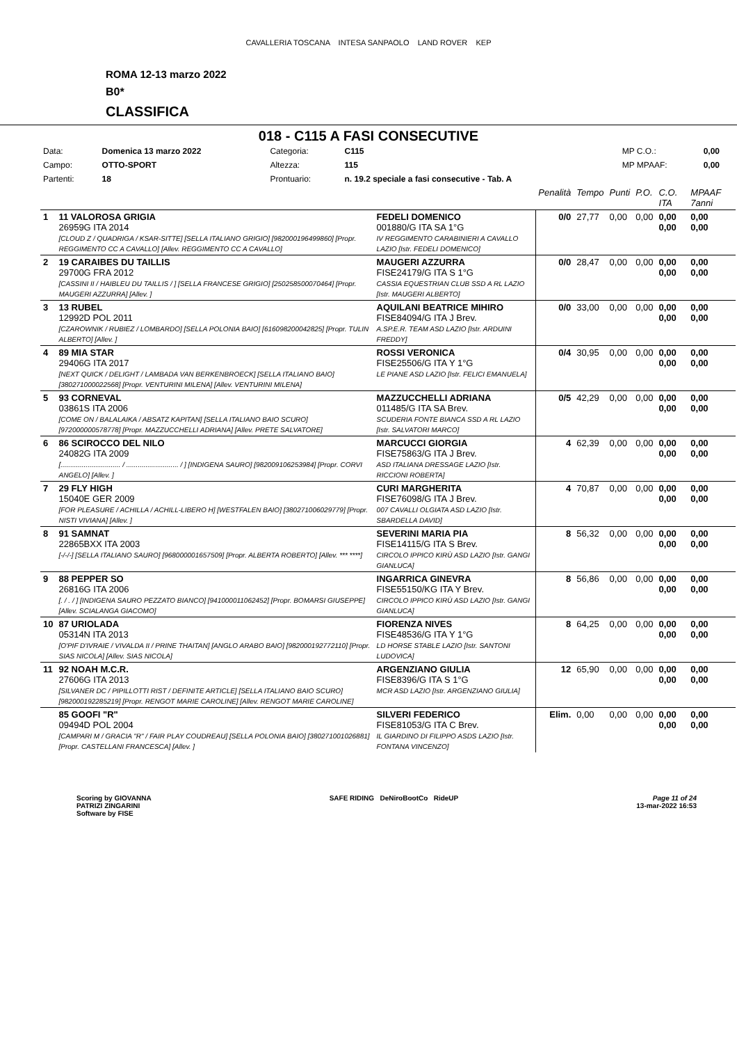CAVALLERIA TOSCANA INTESA SANPAOLO LAND ROVER KEP
ROMA 12-13 marzo 2022
B0*
CLASSIFICA
018 - C115 A FASI CONSECUTIVE
| Data: | Domenica 13 marzo 2022 | Categoria: | C115 | MP C.O.: | 0,00 |
| Campo: | OTTO-SPORT | Altezza: | 115 | MP MPAAF: | 0,00 |
| Partenti: | 18 | Prontuario: | n. 19.2 speciale a fasi consecutive - Tab. A | | |
| | | | Penalità | Tempo | Punti | P.O. | C.O. ITA | MPAAF 7anni |
| 1 | 11 VALOROSA GRIGIA 26959G ITA 2014 [CLOUD Z / QUADRIGA / KSAR-SITTE] [SELLA ITALIANO GRIGIO] [982000196499860] [Propr. REGGIMENTO CC A CAVALLO] [Allev. REGGIMENTO CC A CAVALLO] | FEDELI DOMENICO 001880/G ITA SA 1°G IV REGGIMENTO CARABINIERI A CAVALLO LAZIO [Istr. FEDELI DOMENICO] | 0/0 | 27,77 | 0,00 | 0,00 | 0,00 0,00 | 0,00 0,00 |
| 2 | 19 CARAIBES DU TAILLIS 29700G FRA 2012 [CASSINI II / HAIBLEU DU TAILLIS / ] [SELLA FRANCESE GRIGIO] [250258500070464] [Propr. MAUGERI AZZURRA] [Allev. ] | MAUGERI AZZURRA FISE24179/G ITA S 1°G CASSIA EQUESTRIAN CLUB SSD A RL LAZIO [Istr. MAUGERI ALBERTO] | 0/0 | 28,47 | 0,00 | 0,00 | 0,00 0,00 | 0,00 0,00 |
| 3 | 13 RUBEL 12992D POL 2011 [CZAROWNIK / RUBIEZ / LOMBARDO] [SELLA POLONIA BAIO] [616098200042825] [Propr. TULIN ALBERTO] [Allev. ] | AQUILANI BEATRICE MIHIRO FISE84094/G ITA J Brev. A.SP.E.R. TEAM ASD LAZIO [Istr. ARDUINI FREDDY] | 0/0 | 33,00 | 0,00 | 0,00 | 0,00 0,00 | 0,00 0,00 |
| 4 | 89 MIA STAR 29406G ITA 2017 [NEXT QUICK / DELIGHT / LAMBADA VAN BERKENBROECK] [SELLA ITALIANO BAIO] [380271000022568] [Propr. VENTURINI MILENA] [Allev. VENTURINI MILENA] | ROSSI VERONICA FISE25506/G ITA Y 1°G LE PIANE ASD LAZIO [Istr. FELICI EMANUELA] | 0/4 | 30,95 | 0,00 | 0,00 | 0,00 0,00 | 0,00 0,00 |
| 5 | 93 CORNEVAL 03861S ITA 2006 [COME ON / BALALAIKA / ABSATZ KAPITAN] [SELLA ITALIANO BAIO SCURO] [972000000578778] [Propr. MAZZUCCHELLI ADRIANA] [Allev. PRETE SALVATORE] | MAZZUCCHELLI ADRIANA 011485/G ITA SA Brev. SCUDERIA FONTE BIANCA SSD A RL LAZIO [Istr. SALVATORI MARCO] | 0/5 | 42,29 | 0,00 | 0,00 | 0,00 0,00 | 0,00 0,00 |
| 6 | 86 SCIROCCO DEL NILO 24082G ITA 2009 [............................... / ........................... / ] [INDIGENA SAURO] [982009106253984] [Propr. CORVI ANGELO] [Allev. ] | MARCUCCI GIORGIA FISE75863/G ITA J Brev. ASD ITALIANA DRESSAGE LAZIO [Istr. RICCIONI ROBERTA] | 4 | 62,39 | 0,00 | 0,00 | 0,00 0,00 | 0,00 0,00 |
| 7 | 29 FLY HIGH 15040E GER 2009 [FOR PLEASURE / ACHILLA / ACHILL-LIBERO H] [WESTFALEN BAIO] [380271006029779] [Propr. NISTI VIVIANA] [Allev. ] | CURI MARGHERITA FISE76098/G ITA J Brev. 007 CAVALLI OLGIATA ASD LAZIO [Istr. SBARDELLA DAVID] | 4 | 70,87 | 0,00 | 0,00 | 0,00 0,00 | 0,00 0,00 |
| 8 | 91 SAMNAT 22865BXX ITA 2003 [-/-/-] [SELLA ITALIANO SAURO] [968000001657509] [Propr. ALBERTA ROBERTO] [Allev. *** ****] | SEVERINI MARIA PIA FISE14115/G ITA S Brev. CIRCOLO IPPICO KIRÙ ASD LAZIO [Istr. GANGI GIANLUCA] | 8 | 56,32 | 0,00 | 0,00 | 0,00 0,00 | 0,00 0,00 |
| 9 | 88 PEPPER SO 26816G ITA 2006 [. / . / ] [INDIGENA SAURO PEZZATO BIANCO] [941000011062452] [Propr. BOMARSI GIUSEPPE] [Allev. SCIALANGA GIACOMO] | INGARRICA GINEVRA FISE55150/KG ITA Y Brev. CIRCOLO IPPICO KIRÙ ASD LAZIO [Istr. GANGI GIANLUCA] | 8 | 56,86 | 0,00 | 0,00 | 0,00 0,00 | 0,00 0,00 |
| 10 | 87 URIOLADA 05314N ITA 2013 [O'PIF D'IVRAIE / VIVALDA II / PRINE THAITAN] [ANGLO ARABO BAIO] [982000192772110] [Propr. SIAS NICOLA] [Allev. SIAS NICOLA] | FIORENZA NIVES FISE48536/G ITA Y 1°G LD HORSE STABLE LAZIO [Istr. SANTONI LUDOVICA] | 8 | 64,25 | 0,00 | 0,00 | 0,00 0,00 | 0,00 0,00 |
| 11 | 92 NOAH M.C.R. 27606G ITA 2013 [SILVANER DC / PIPILLOTTI RIST / DEFINITE ARTICLE] [SELLA ITALIANO BAIO SCURO] [982000192285219] [Propr. RENGOT MARIE CAROLINE] [Allev. RENGOT MARIE CAROLINE] | ARGENZIANO GIULIA FISE8396/G ITA S 1°G MCR ASD LAZIO [Istr. ARGENZIANO GIULIA] | 12 | 65,90 | 0,00 | 0,00 | 0,00 0,00 | 0,00 0,00 |
| | 85 GOOFI "R" 09494D POL 2004 [CAMPARI M / GRACIA "R" / FAIR PLAY COUDREAU] [SELLA POLONIA BAIO] [380271001026881] [Propr. CASTELLANI FRANCESCA] [Allev. ] | SILVERI FEDERICO FISE81053/G ITA C Brev. IL GIARDINO DI FILIPPO ASDS LAZIO [Istr. FONTANA VINCENZO] | Elim. | 0,00 | 0,00 | 0,00 | 0,00 0,00 | 0,00 0,00 |
Scoring by GIOVANNA
PATRIZI ZINGARINI
Software by FISE
SAFE RIDING DeNiroBootCo RideUP
Page 11 of 24
13-mar-2022 16:53